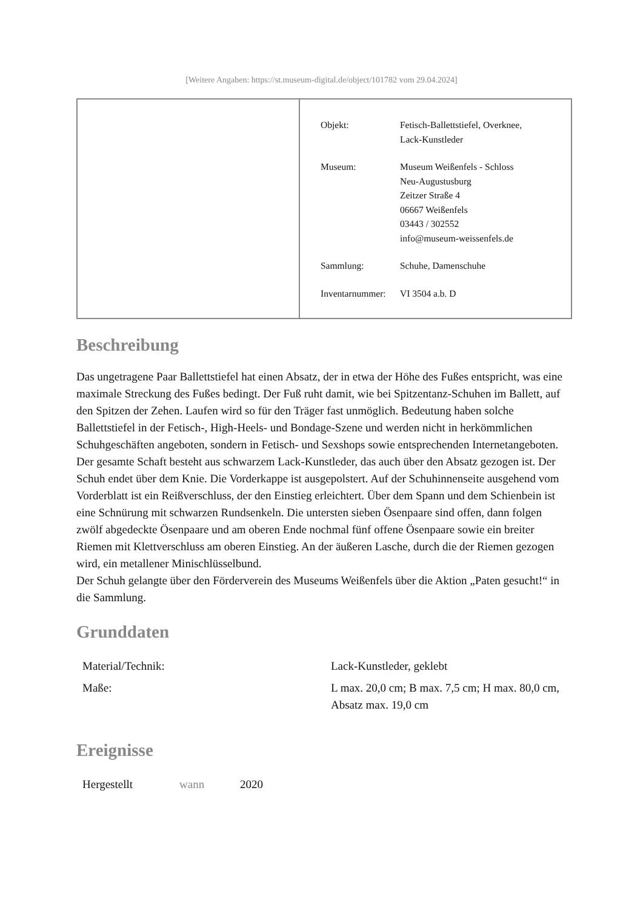[Weitere Angaben: https://st.museum-digital.de/object/101782 vom 29.04.2024]
| Objekt: | Fetisch-Ballettstiefel, Overknee, Lack-Kunstleder |
| Museum: | Museum Weißenfels - Schloss Neu-Augustusburg Zeitzer Straße 4 06667 Weißenfels 03443 / 302552 info@museum-weissenfels.de |
| Sammlung: | Schuhe, Damenschuhe |
| Inventarnummer: | VI 3504 a.b. D |
Beschreibung
Das ungetragene Paar Ballettstiefel hat einen Absatz, der in etwa der Höhe des Fußes entspricht, was eine maximale Streckung des Fußes bedingt. Der Fuß ruht damit, wie bei Spitzentanz-Schuhen im Ballett, auf den Spitzen der Zehen. Laufen wird so für den Träger fast unmöglich. Bedeutung haben solche Ballettstiefel in der Fetisch-, High-Heels- und Bondage-Szene und werden nicht in herkömmlichen Schuhgeschäften angeboten, sondern in Fetisch- und Sexshops sowie entsprechenden Internetangeboten. Der gesamte Schaft besteht aus schwarzem Lack-Kunstleder, das auch über den Absatz gezogen ist. Der Schuh endet über dem Knie. Die Vorderkappe ist ausgepolstert. Auf der Schuhinnenseite ausgehend vom Vorderblatt ist ein Reißverschluss, der den Einstieg erleichtert. Über dem Spann und dem Schienbein ist eine Schnürung mit schwarzen Rundsenkeln. Die untersten sieben Ösenpaare sind offen, dann folgen zwölf abgedeckte Ösenpaare und am oberen Ende nochmal fünf offene Ösenpaare sowie ein breiter Riemen mit Klettverschluss am oberen Einstieg. An der äußeren Lasche, durch die der Riemen gezogen wird, ein metallener Minischlüsselbund.
Der Schuh gelangte über den Förderverein des Museums Weißenfels über die Aktion „Paten gesucht!“ in die Sammlung.
Grunddaten
| Material/Technik: | Lack-Kunstleder, geklebt |
| Maße: | L max. 20,0 cm; B max. 7,5 cm; H max. 80,0 cm, Absatz max. 19,0 cm |
Ereignisse
| Hergestellt | wann | 2020 |